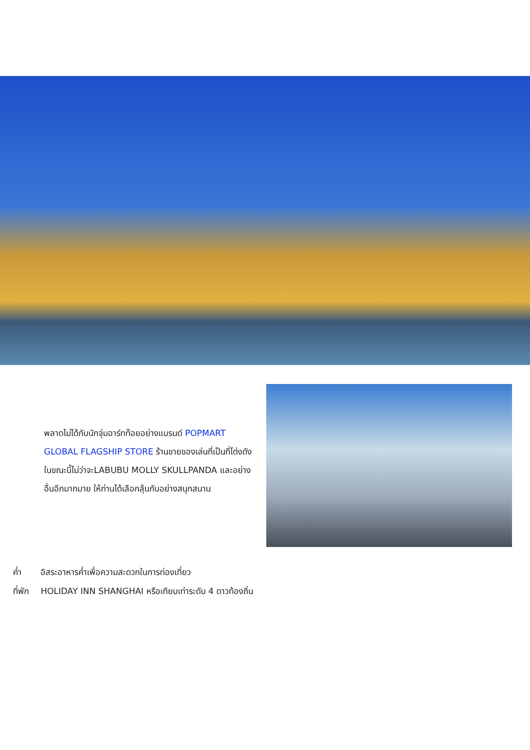พลาดไม่ได้กับนักจุ่มอาร์ทท๊อยอย่างแบรนด์ POPMART GLOBAL FLAGSHIP STORE ร้านขายของเล่นที่เป็นที่โด่งดังในขณะนี้ไม่ว่าจะLABUBU MOLLY SKULLPANDA และอย่างอื่นอีกมากมาย ให้ท่านได้เลือกลุ้นกับอย่างสนุกสนาน
ค่ำ อิสระอาหารค่ำเพื่อความสะดวกในการท่องเที่ยว
ที่พัก HOLIDAY INN SHANGHAI หรือเทียบเท่าระดับ 4 ดาวท้องถิ่น